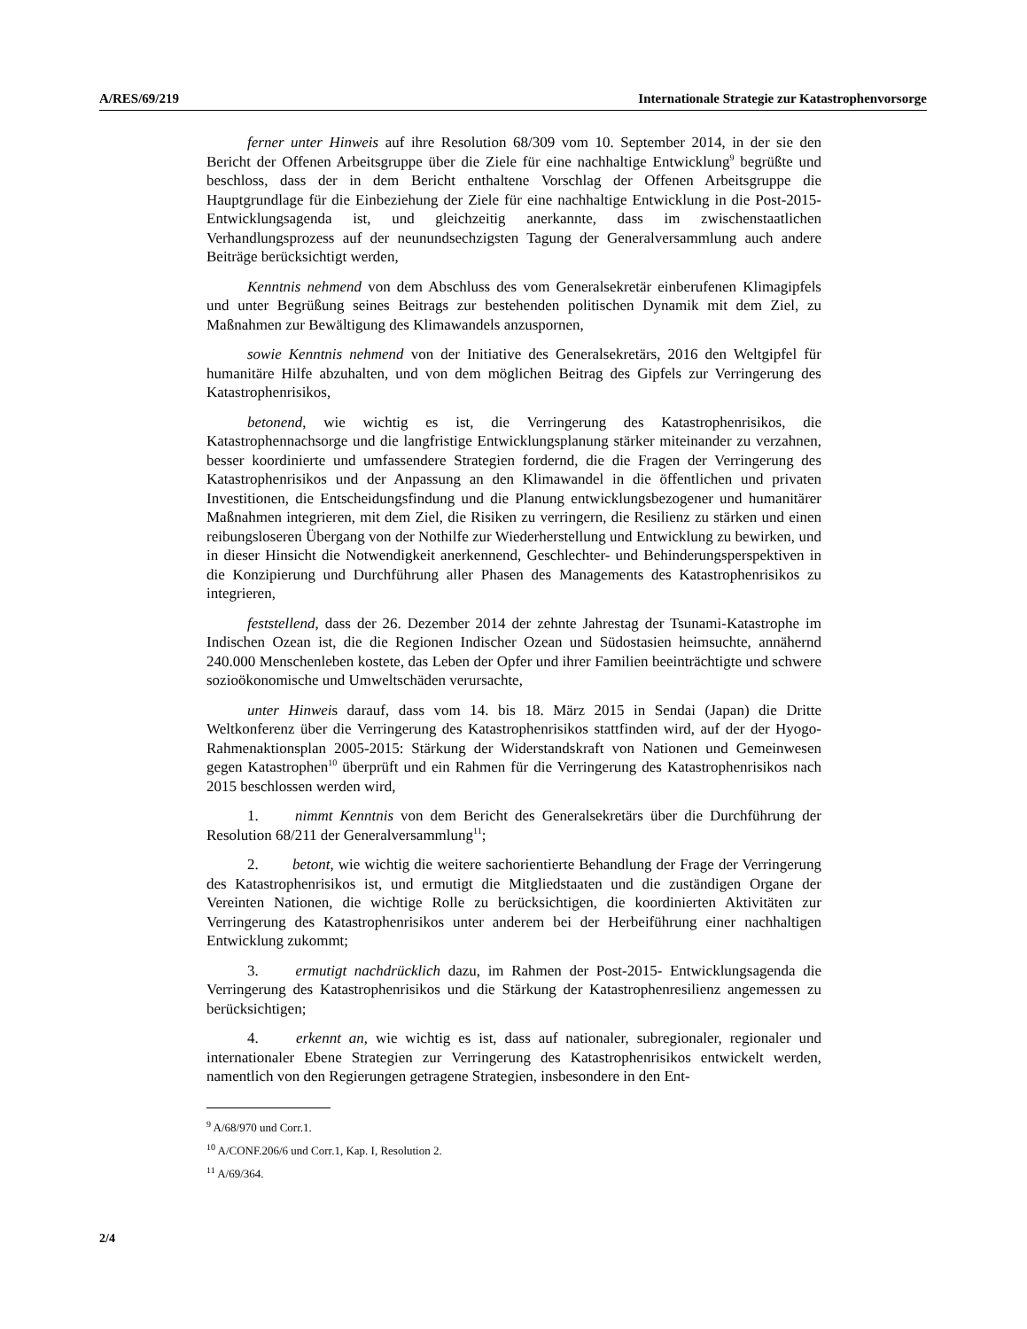A/RES/69/219 Internationale Strategie zur Katastrophenvorsorge
ferner unter Hinweis auf ihre Resolution 68/309 vom 10. September 2014, in der sie den Bericht der Offenen Arbeitsgruppe über die Ziele für eine nachhaltige Entwicklung<sup>9</sup> begrüßte und beschloss, dass der in dem Bericht enthaltene Vorschlag der Offenen Arbeitsgruppe die Hauptgrundlage für die Einbeziehung der Ziele für eine nachhaltige Entwicklung in die Post-2015-Entwicklungsagenda ist, und gleichzeitig anerkannte, dass im zwischenstaatlichen Verhandlungsprozess auf der neunundsechzigsten Tagung der Generalversammlung auch andere Beiträge berücksichtigt werden,
Kenntnis nehmend von dem Abschluss des vom Generalsekretär einberufenen Klimagipfels und unter Begrüßung seines Beitrags zur bestehenden politischen Dynamik mit dem Ziel, zu Maßnahmen zur Bewältigung des Klimawandels anzuspornen,
sowie Kenntnis nehmend von der Initiative des Generalsekretärs, 2016 den Weltgipfel für humanitäre Hilfe abzuhalten, und von dem möglichen Beitrag des Gipfels zur Verringerung des Katastrophenrisikos,
betonend, wie wichtig es ist, die Verringerung des Katastrophenrisikos, die Katastrophennachsorge und die langfristige Entwicklungsplanung stärker miteinander zu verzahnen, besser koordinierte und umfassendere Strategien fordernd, die die Fragen der Verringerung des Katastrophenrisikos und der Anpassung an den Klimawandel in die öffentlichen und privaten Investitionen, die Entscheidungsfindung und die Planung entwicklungsbezogener und humanitärer Maßnahmen integrieren, mit dem Ziel, die Risiken zu verringern, die Resilienz zu stärken und einen reibungsloseren Übergang von der Nothilfe zur Wiederherstellung und Entwicklung zu bewirken, und in dieser Hinsicht die Notwendigkeit anerkennend, Geschlechter- und Behinderungsperspektiven in die Konzipierung und Durchführung aller Phasen des Managements des Katastrophenrisikos zu integrieren,
feststellend, dass der 26. Dezember 2014 der zehnte Jahrestag der Tsunami-Katastrophe im Indischen Ozean ist, die die Regionen Indischer Ozean und Südostasien heimsuchte, annähernd 240.000 Menschenleben kostete, das Leben der Opfer und ihrer Familien beeinträchtigte und schwere sozioökonomische und Umweltschäden verursachte,
unter Hinweis darauf, dass vom 14. bis 18. März 2015 in Sendai (Japan) die Dritte Weltkonferenz über die Verringerung des Katastrophenrisikos stattfinden wird, auf der der Hyogo-Rahmenaktionsplan 2005-2015: Stärkung der Widerstandskraft von Nationen und Gemeinwesen gegen Katastrophen<sup>10</sup> überprüft und ein Rahmen für die Verringerung des Katastrophenrisikos nach 2015 beschlossen werden wird,
1. nimmt Kenntnis von dem Bericht des Generalsekretärs über die Durchführung der Resolution 68/211 der Generalversammlung<sup>11</sup>;
2. betont, wie wichtig die weitere sachorientierte Behandlung der Frage der Verringerung des Katastrophenrisikos ist, und ermutigt die Mitgliedstaaten und die zuständigen Organe der Vereinten Nationen, die wichtige Rolle zu berücksichtigen, die koordinierten Aktivitäten zur Verringerung des Katastrophenrisikos unter anderem bei der Herbeiführung einer nachhaltigen Entwicklung zukommt;
3. ermutigt nachdrücklich dazu, im Rahmen der Post-2015- Entwicklungsagenda die Verringerung des Katastrophenrisikos und die Stärkung der Katastrophenresilienz angemessen zu berücksichtigen;
4. erkennt an, wie wichtig es ist, dass auf nationaler, subregionaler, regionaler und internationaler Ebene Strategien zur Verringerung des Katastrophenrisikos entwickelt werden, namentlich von den Regierungen getragene Strategien, insbesondere in den Ent-
<sup>9</sup> A/68/970 und Corr.1.
<sup>10</sup> A/CONF.206/6 und Corr.1, Kap. I, Resolution 2.
<sup>11</sup> A/69/364.
2/4